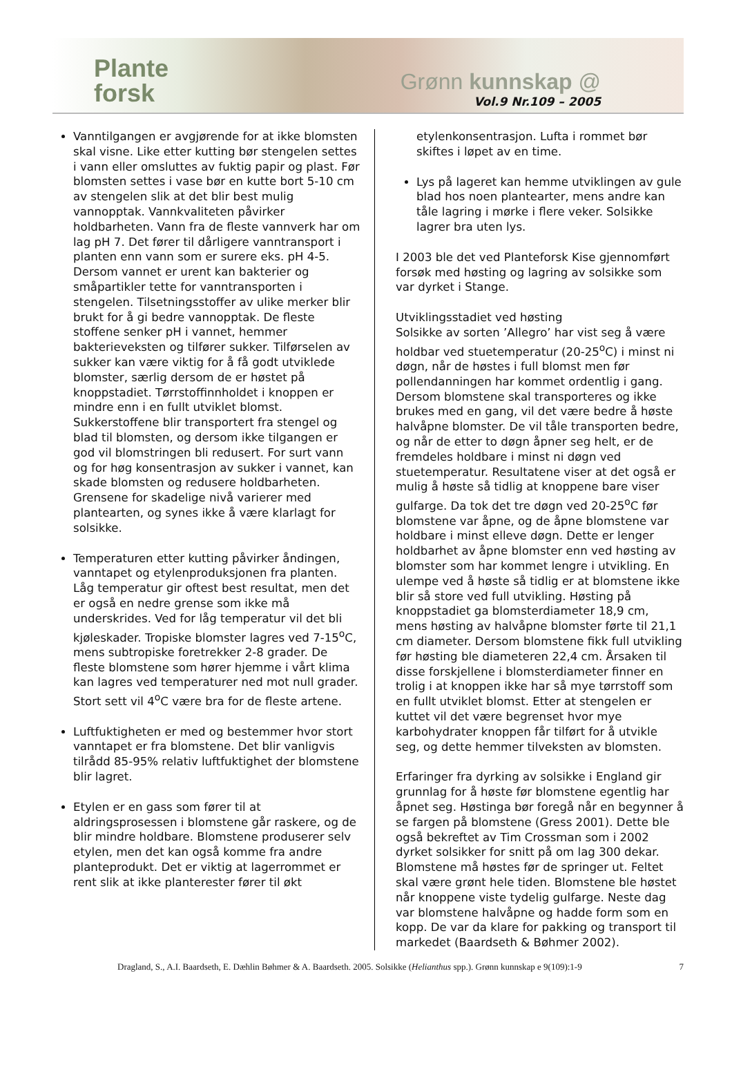Plante
forsk
Grønn kunnskap @
Vol.9 Nr.109 – 2005
Vanntilgangen er avgjørende for at ikke blomsten skal visne. Like etter kutting bør stengelen settes i vann eller omsluttes av fuktig papir og plast. Før blomsten settes i vase bør en kutte bort 5-10 cm av stengelen slik at det blir best mulig vannopptak. Vannkvaliteten påvirker holdbarheten. Vann fra de fleste vannverk har om lag pH 7. Det fører til dårligere vanntransport i planten enn vann som er surere eks. pH 4-5. Dersom vannet er urent kan bakterier og småpartikler tette for vanntransporten i stengelen. Tilsetningsstoffer av ulike merker blir brukt for å gi bedre vannopptak. De fleste stoffene senker pH i vannet, hemmer bakterieveksten og tilfører sukker. Tilførselen av sukker kan være viktig for å få godt utviklede blomster, særlig dersom de er høstet på knoppstadiet. Tørrstoffinnholdet i knoppen er mindre enn i en fullt utviklet blomst. Sukkerstoffene blir transportert fra stengel og blad til blomsten, og dersom ikke tilgangen er god vil blomstringen bli redusert. For surt vann og for høg konsentrasjon av sukker i vannet, kan skade blomsten og redusere holdbarheten. Grensene for skadelige nivå varierer med plantearten, og synes ikke å være klarlagt for solsikke.
Temperaturen etter kutting påvirker åndingen, vanntapet og etylenproduksjonen fra planten. Låg temperatur gir oftest best resultat, men det er også en nedre grense som ikke må underskrides. Ved for låg temperatur vil det bli kjøleskader. Tropiske blomster lagres ved 7-15<sup>o</sup>C, mens subtropiske foretrekker 2-8 grader. De fleste blomstene som hører hjemme i vårt klima kan lagres ved temperaturer ned mot null grader. Stort sett vil 4<sup>o</sup>C være bra for de fleste artene.
Luftfuktigheten er med og bestemmer hvor stort vanntapet er fra blomstene. Det blir vanligvis tilrådd 85-95% relativ luftfuktighet der blomstene blir lagret.
Etylen er en gass som fører til at aldringsprosessen i blomstene går raskere, og de blir mindre holdbare. Blomstene produserer selv etylen, men det kan også komme fra andre planteprodukt. Det er viktig at lagerrommet er rent slik at ikke planterester fører til økt
etylenkonsentrasjon. Lufta i rommet bør skiftes i løpet av en time.
Lys på lageret kan hemme utviklingen av gule blad hos noen plantearter, mens andre kan tåle lagring i mørke i flere veker. Solsikke lagrer bra uten lys.
I 2003 ble det ved Planteforsk Kise gjennomført forsøk med høsting og lagring av solsikke som var dyrket i Stange.
Utviklingsstadiet ved høsting
Solsikke av sorten ’Allegro’ har vist seg å være holdbar ved stuetemperatur (20-25<sup>o</sup>C) i minst ni døgn, når de høstes i full blomst men før pollendanningen har kommet ordentlig i gang. Dersom blomstene skal transporteres og ikke brukes med en gang, vil det være bedre å høste halvåpne blomster. De vil tåle transporten bedre, og når de etter to døgn åpner seg helt, er de fremdeles holdbare i minst ni døgn ved stuetemperatur. Resultatene viser at det også er mulig å høste så tidlig at knoppene bare viser gulfarge. Da tok det tre døgn ved 20-25<sup>o</sup>C før blomstene var åpne, og de åpne blomstene var holdbare i minst elleve døgn. Dette er lenger holdbarhet av åpne blomster enn ved høsting av blomster som har kommet lengre i utvikling. En ulempe ved å høste så tidlig er at blomstene ikke blir så store ved full utvikling. Høsting på knoppstadiet ga blomsterdiameter 18,9 cm, mens høsting av halvåpne blomster førte til 21,1 cm diameter. Dersom blomstene fikk full utvikling før høsting ble diameteren 22,4 cm. Årsaken til disse forskjellene i blomsterdiameter finner en trolig i at knoppen ikke har så mye tørrstoff som en fullt utviklet blomst. Etter at stengelen er kuttet vil det være begrenset hvor mye karbohydrater knoppen får tilført for å utvikle seg, og dette hemmer tilveksten av blomsten.
Erfaringer fra dyrking av solsikke i England gir grunnlag for å høste før blomstene egentlig har åpnet seg. Høstinga bør foregå når en begynner å se fargen på blomstene (Gress 2001). Dette ble også bekreftet av Tim Crossman som i 2002 dyrket solsikker for snitt på om lag 300 dekar. Blomstene må høstes før de springer ut. Feltet skal være grønt hele tiden. Blomstene ble høstet når knoppene viste tydelig gulfarge. Neste dag var blomstene halvåpne og hadde form som en kopp. De var da klare for pakking og transport til markedet (Baardseth & Bøhmer 2002).
Dragland, S., A.I. Baardseth, E. Dæhlin Bøhmer & A. Baardseth. 2005. Solsikke (Helianthus spp.). Grønn kunnskap e 9(109):1-9 7